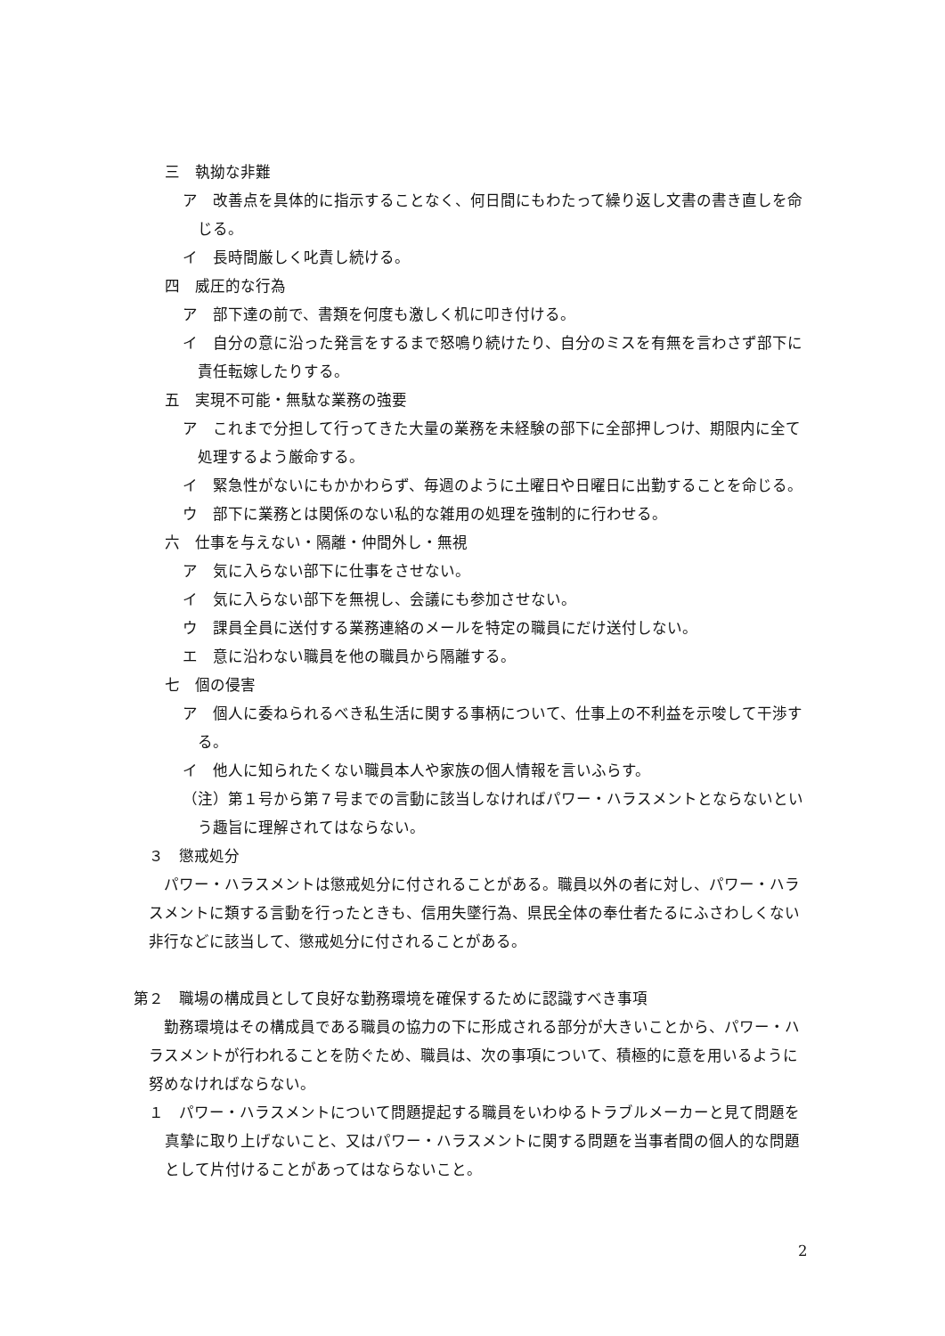三　執拗な非難
ア　改善点を具体的に指示することなく、何日間にもわたって繰り返し文書の書き直しを命じる。
イ　長時間厳しく叱責し続ける。
四　威圧的な行為
ア　部下達の前で、書類を何度も激しく机に叩き付ける。
イ　自分の意に沿った発言をするまで怒鳴り続けたり、自分のミスを有無を言わさず部下に責任転嫁したりする。
五　実現不可能・無駄な業務の強要
ア　これまで分担して行ってきた大量の業務を未経験の部下に全部押しつけ、期限内に全て処理するよう厳命する。
イ　緊急性がないにもかかわらず、毎週のように土曜日や日曜日に出勤することを命じる。
ウ　部下に業務とは関係のない私的な雑用の処理を強制的に行わせる。
六　仕事を与えない・隔離・仲間外し・無視
ア　気に入らない部下に仕事をさせない。
イ　気に入らない部下を無視し、会議にも参加させない。
ウ　課員全員に送付する業務連絡のメールを特定の職員にだけ送付しない。
エ　意に沿わない職員を他の職員から隔離する。
七　個の侵害
ア　個人に委ねられるべき私生活に関する事柄について、仕事上の不利益を示唆して干渉する。
イ　他人に知られたくない職員本人や家族の個人情報を言いふらす。
（注）第１号から第７号までの言動に該当しなければパワー・ハラスメントとならないという趣旨に理解されてはならない。
３　懲戒処分
パワー・ハラスメントは懲戒処分に付されることがある。職員以外の者に対し、パワー・ハラスメントに類する言動を行ったときも、信用失墜行為、県民全体の奉仕者たるにふさわしくない非行などに該当して、懲戒処分に付されることがある。
第２　職場の構成員として良好な勤務環境を確保するために認識すべき事項
勤務環境はその構成員である職員の協力の下に形成される部分が大きいことから、パワー・ハラスメントが行われることを防ぐため、職員は、次の事項について、積極的に意を用いるように努めなければならない。
１　パワー・ハラスメントについて問題提起する職員をいわゆるトラブルメーカーと見て問題を真摯に取り上げないこと、又はパワー・ハラスメントに関する問題を当事者間の個人的な問題として片付けることがあってはならないこと。
2